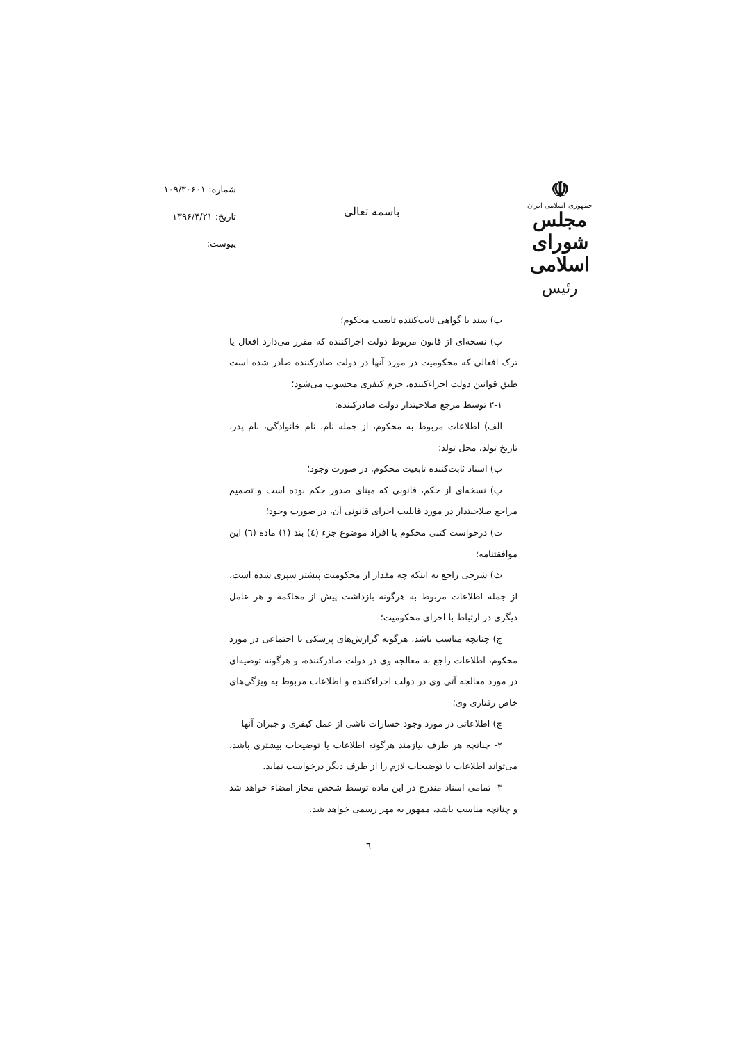☫
جمهوری اسلامی ایران
مجلس شورای اسلامی
رئیس
باسمه تعالی
شماره: ۱۰۹/۳۰۶۰۱
تاریخ: ۱۳۹۶/۴/۲۱
پیوست:
ب) سند یا گواهی ثابت‌کننده تابعیت محکوم؛
پ) نسخه‌ای از قانون مربوط دولت اجراکننده که مقرر می‌دارد افعال یا ترک افعالی که محکومیت در مورد آنها در دولت صادرکننده صادر شده است طبق قوانین دولت اجراءکننده، جرم کیفری محسوب می‌شود؛
۲-۱ توسط مرجع صلاحیتدار دولت صادرکننده:
الف) اطلاعات مربوط به محکوم، از جمله نام، نام خانوادگی، نام پدر، تاریخ تولد، محل تولد؛
ب) اسناد ثابت‌کننده تابعیت محکوم، در صورت وجود؛
پ) نسخه‌ای از حکم، قانونی که مبنای صدور حکم بوده است و تصمیم مراجع صلاحیتدار در مورد قابلیت اجرای قانونی آن، در صورت وجود؛
ت) درخواست کتبی محکوم یا افراد موضوع جزء (٤) بند (١) ماده (٦) این موافقتنامه؛
ث) شرحی راجع به اینکه چه مقدار از محکومیت پیشتر سپری شده است، از جمله اطلاعات مربوط به هرگونه بازداشت پیش از محاکمه و هر عامل دیگری در ارتباط با اجرای محکومیت؛
ج) چنانچه مناسب باشد، هرگونه گزارش‌های پزشکی یا اجتماعی در مورد محکوم، اطلاعات راجع به معالجه وی در دولت صادرکننده، و هرگونه توصیه‌ای در مورد معالجه آتی وی در دولت اجراءکننده و اطلاعات مربوط به ویژگی‌های خاص رفتاری وی؛
چ) اطلاعاتی در مورد وجود خسارات ناشی از عمل کیفری و جبران آنها
۲- چنانچه هر طرف نیازمند هرگونه اطلاعات یا توضیحات بیشتری باشد، می‌تواند اطلاعات یا توضیحات لازم را از طرف دیگر درخواست نماید.
۳- تمامی اسناد مندرج در این ماده توسط شخص مجاز امضاء خواهد شد و چنانچه مناسب باشد، ممهور به مهر رسمی خواهد شد.
٦